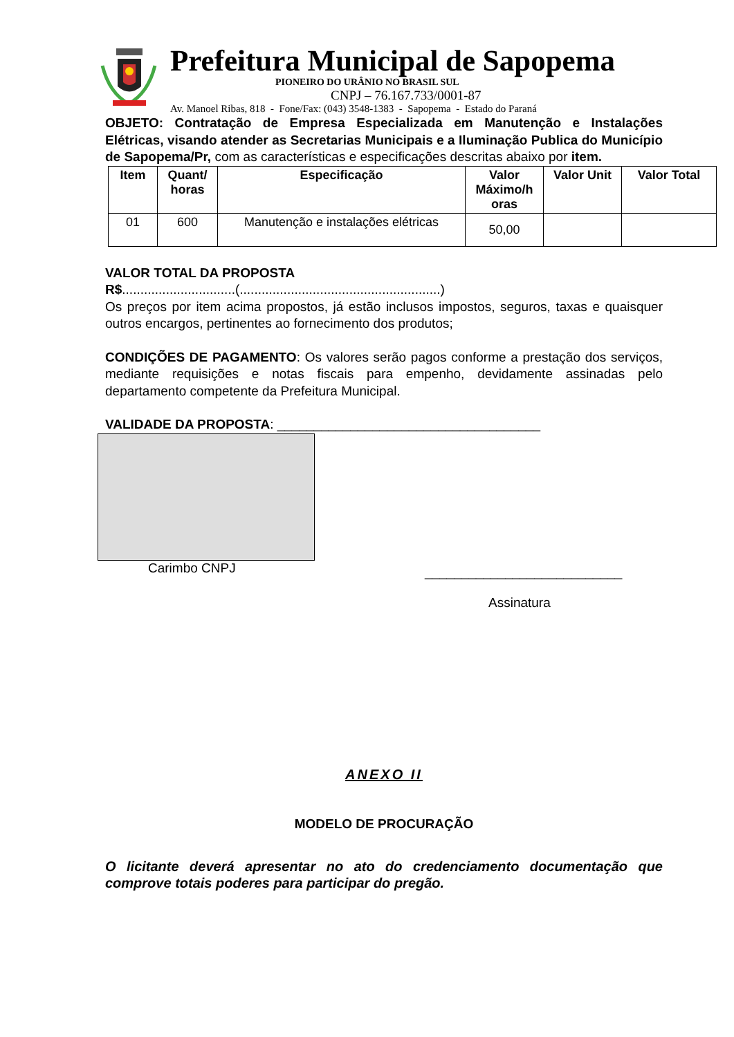Prefeitura Municipal de Sapopema
PIONEIRO DO URÂNIO NO BRASIL SUL
CNPJ – 76.167.733/0001-87
Av. Manoel Ribas, 818 - Fone/Fax: (043) 3548-1383 - Sapopema - Estado do Paraná
OBJETO: Contratação de Empresa Especializada em Manutenção e Instalações Elétricas, visando atender as Secretarias Municipais e a Iluminação Publica do Município de Sapopema/Pr, com as características e especificações descritas abaixo por item.
| Item | Quant/ horas | Especificação | Valor Máximo/h oras | Valor Unit | Valor Total |
| --- | --- | --- | --- | --- | --- |
| 01 | 600 | Manutenção e instalações elétricas | 50,00 | | |
VALOR TOTAL DA PROPOSTA
R$...............................(.......................................................)
Os preços por item acima propostos, já estão inclusos impostos, seguros, taxas e quaisquer outros encargos, pertinentes ao fornecimento dos produtos;
CONDIÇÕES DE PAGAMENTO: Os valores serão pagos conforme a prestação dos serviços, mediante requisições e notas fiscais para empenho, devidamente assinadas pelo departamento competente da Prefeitura Municipal.
VALIDADE DA PROPOSTA: ____________________________________
Carimbo CNPJ
___________________________
Assinatura
ANEXO II
MODELO DE PROCURAÇÃO
O licitante deverá apresentar no ato do credenciamento documentação que comprove totais poderes para participar do pregão.